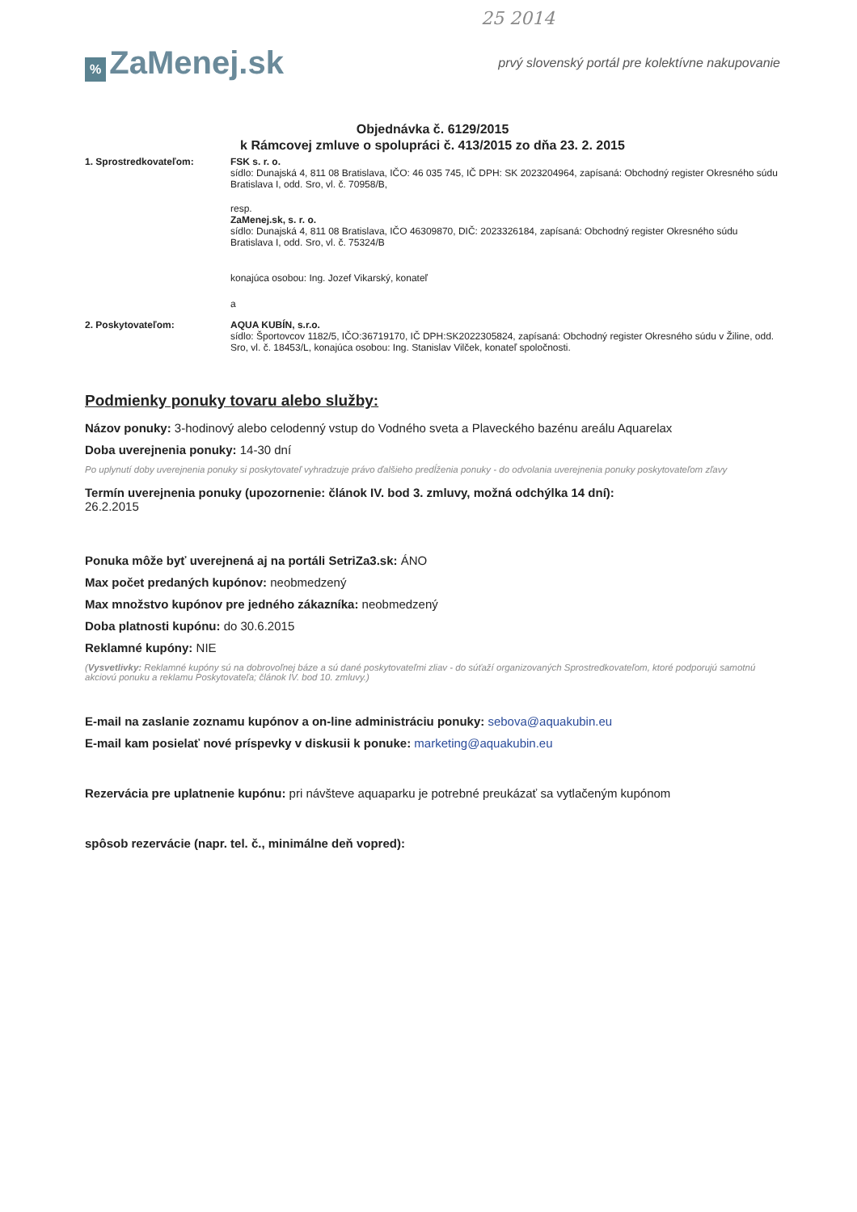25 2014
% ZaMenej.sk
prvý slovenský portál pre kolektívne nakupovanie
Objednávka č. 6129/2015
k Rámcovej zmluve o spolupráci č. 413/2015 zo dňa 23. 2. 2015
1. Sprostredkovateľom: FSK s. r. o.
sídlo: Dunajská 4, 811 08 Bratislava, IČO: 46 035 745, IČ DPH: SK 2023204964, zapísaná: Obchodný register Okresného súdu Bratislava I, odd. Sro, vl. č. 70958/B,
resp.
ZaMenej.sk, s. r. o.
sídlo: Dunajská 4, 811 08 Bratislava, IČO 46309870, DIČ: 2023326184, zapísaná: Obchodný register Okresného súdu Bratislava I, odd. Sro, vl. č. 75324/B
konajúca osobou: Ing. Jozef Vikarský, konateľ
a
2. Poskytovateľom: AQUA KUBÍN, s.r.o.
sídlo: Športovcov 1182/5, IČO:36719170, IČ DPH:SK2022305824, zapísaná: Obchodný register Okresného súdu v Žiline, odd. Sro, vl. č. 18453/L, konajúca osobou: Ing. Stanislav Vilček, konateľ spoločnosti.
Podmienky ponuky tovaru alebo služby:
Názov ponuky: 3-hodinový alebo celodenný vstup do Vodného sveta a Plaveckého bazénu areálu Aquarelax
Doba uverejnenia ponuky: 14-30 dní
Po uplynutí doby uverejnenia ponuky si poskytovateľ vyhradzuje právo ďalšieho predĺženia ponuky - do odvolania uverejnenia ponuky poskytovateľom zľavy
Termín uverejnenia ponuky (upozornenie: článok IV. bod 3. zmluvy, možná odchýlka 14 dní):
26.2.2015
Ponuka môže byť uverejnená aj na portáli SetriZa3.sk: ÁNO
Max počet predaných kupónov: neobmedzený
Max množstvo kupónov pre jedného zákazníka: neobmedzený
Doba platnosti kupónu: do 30.6.2015
Reklamné kupóny: NIE
(Vysvetlivky: Reklamné kupóny sú na dobrovoľnej báze a sú dané poskytovateľmi zliav - do súťaží organizovaných Sprostredkovateľom, ktoré podporujú samotnú akciovú ponuku a reklamu Poskytovateľa; článok IV. bod 10. zmluvy.)
E-mail na zaslanie zoznamu kupónov a on-line administráciu ponuky: sebova@aquakubin.eu
E-mail kam posielať nové príspevky v diskusii k ponuke: marketing@aquakubin.eu
Rezervácia pre uplatnenie kupónu: pri návšteve aquaparku je potrebné preukázať sa vytlačeným kupónom
spôsob rezervácie (napr. tel. č., minimálne deň vopred):